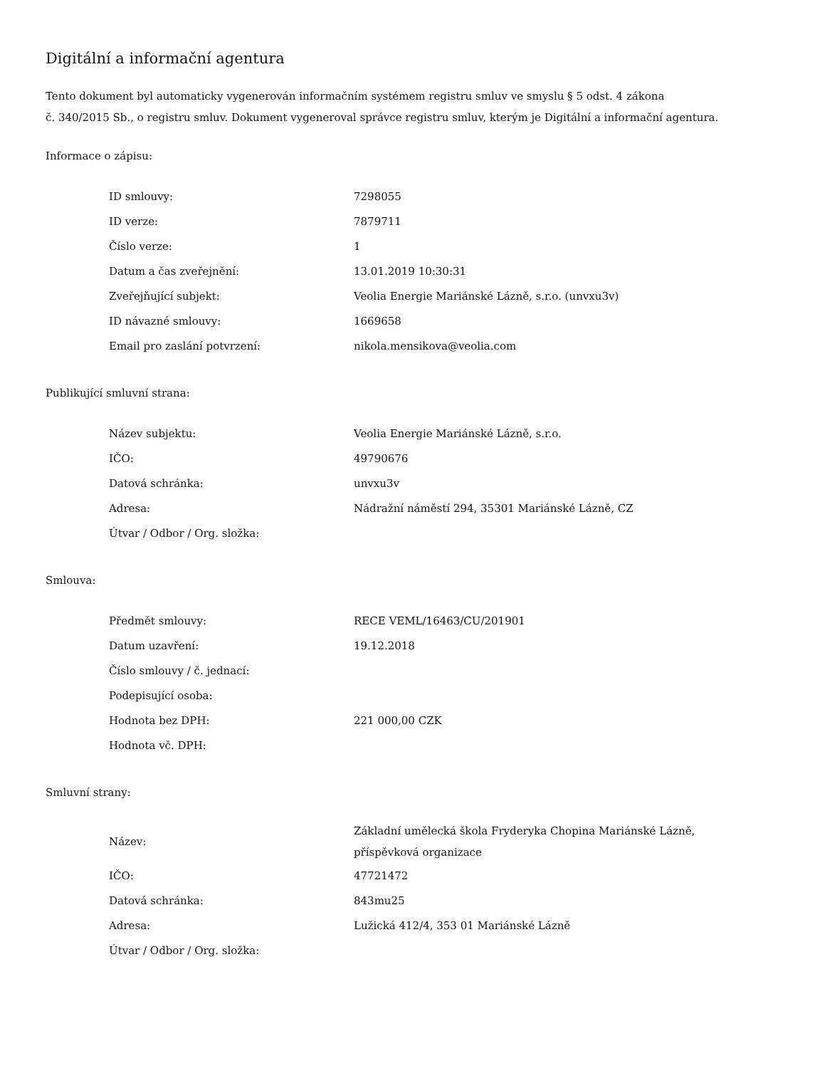Digitální a informační agentura
Tento dokument byl automaticky vygenerován informačním systémem registru smluv ve smyslu § 5 odst. 4 zákona
č. 340/2015 Sb., o registru smluv. Dokument vygeneroval správce registru smluv, kterým je Digitální a informační agentura.
Informace o zápisu:
| ID smlouvy: | 7298055 |
| ID verze: | 7879711 |
| Číslo verze: | 1 |
| Datum a čas zveřejnění: | 13.01.2019 10:30:31 |
| Zveřejňující subjekt: | Veolia Energie Mariánské Lázně, s.r.o. (unvxu3v) |
| ID návazné smlouvy: | 1669658 |
| Email pro zaslání potvrzení: | nikola.mensikova@veolia.com |
Publikující smluvní strana:
| Název subjektu: | Veolia Energie Mariánské Lázně, s.r.o. |
| IČO: | 49790676 |
| Datová schránka: | unvxu3v |
| Adresa: | Nádražní náměstí 294, 35301 Mariánské Lázně, CZ |
| Útvar / Odbor / Org. složka: | |
Smlouva:
| Předmět smlouvy: | RECE VEML/16463/CU/201901 |
| Datum uzavření: | 19.12.2018 |
| Číslo smlouvy / č. jednací: | |
| Podepisující osoba: | |
| Hodnota bez DPH: | 221 000,00 CZK |
| Hodnota vč. DPH: | |
Smluvní strany:
| Název: | Základní umělecká škola Fryderyka Chopina Mariánské Lázně, příspěvková organizace |
| IČO: | 47721472 |
| Datová schránka: | 843mu25 |
| Adresa: | Lužická 412/4, 353 01 Mariánské Lázně |
| Útvar / Odbor / Org. složka: | |